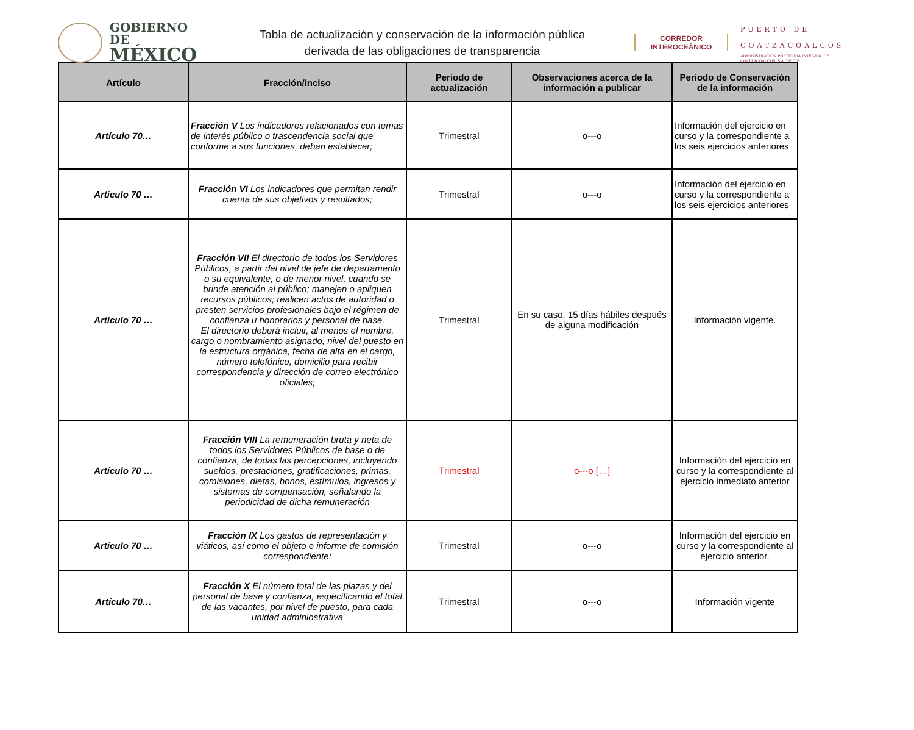GOBIERNO DE
MÉXICO
Tabla de actualización y conservación de la información pública
derivada de las obligaciones de transparencia
CORREDOR
INTEROCEÁNICO
PUERTO DE
COATZACOALCOS
ADMINISTRACIÓN PORTUARIA INTEGRAL DE COATZACOALCOS, S.A. DE C.V.
| Artículo | Fracción/inciso | Periodo de actualización | Observaciones acerca de la información a publicar | Periodo de Conservación de la información |
| --- | --- | --- | --- | --- |
| Artículo 70… | Fracción V Los indicadores relacionados con temas de interés público o trascendencia social que conforme a sus funciones, deban establecer; | Trimestral | o---o | Información del ejercicio en curso y la correspondiente a los seis ejercicios anteriores |
| Artículo 70 … | Fracción VI Los indicadores que permitan rendir cuenta de sus objetivos y resultados; | Trimestral | o---o | Información del ejercicio en curso y la correspondiente a los seis ejercicios anteriores |
| Artículo 70 … | Fracción VII El directorio de todos los Servidores Públicos, a partir del nivel de jefe de departamento o su equivalente, o de menor nivel, cuando se brinde atención al público; manejen o apliquen recursos públicos; realicen actos de autoridad o presten servicios profesionales bajo el régimen de confianza u honorarios y personal de base. El directorio deberá incluir, al menos el nombre, cargo o nombramiento asignado, nivel del puesto en la estructura orgánica, fecha de alta en el cargo, número telefónico, domicilio para recibir correspondencia y dirección de correo electrónico oficiales; | Trimestral | En su caso, 15 días hábiles después de alguna modificación | Información vigente. |
| Artículo 70 … | Fracción VIII La remuneración bruta y neta de todos los Servidores Públicos de base o de confianza, de todas las percepciones, incluyendo sueldos, prestaciones, gratificaciones, primas, comisiones, dietas, bonos, estímulos, ingresos y sistemas de compensación, señalando la periodicidad de dicha remuneración | Trimestral | o---o […] | Información del ejercicio en curso y la correspondiente al ejercicio inmediato anterior |
| Artículo 70 … | Fracción IX Los gastos de representación y viáticos, así como el objeto e informe de comisión correspondiente; | Trimestral | o---o | Información del ejercicio en curso y la correspondiente al ejercicio anterior. |
| Artículo 70… | Fracción X El número total de las plazas y del personal de base y confianza, especificando el total de las vacantes, por nivel de puesto, para cada unidad adminiostrativa | Trimestral | o---o | Información vigente |